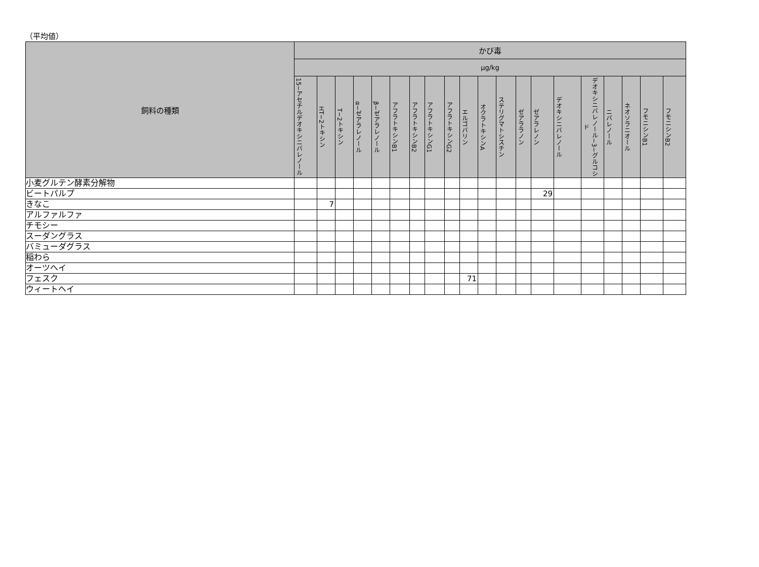（平均値）
| 飼料の種類 | かび毒 | | | | | | | | | | | | | | | | | | | |
| --- | --- | --- | --- | --- | --- | --- | --- | --- | --- | --- | --- | --- | --- | --- | --- | --- | --- | --- | --- | --- |
| | µg/kg | | | | | | | | | | | | | | | | | | | |
| | 15−アセチルデオキシニバレノール | HT−2トキシン | T−2トキシン | α−ゼアラレノール | β−ゼアラレノール | アフラトキシンB1 | アフラトキシンB2 | アフラトキシンG1 | アフラトキシンG2 | エルゴバリン | オクラトキシンA | ステリグマトシスチン | ゼアララノン | ゼアラレノン | デオキシニバレノール | デオキシニバレノール−3−グルコシド | ニバレノール | ネオソラニオール | フモニシンB1 | フモニシンB2 |
| 小麦グルテン酵素分解物 | | | | | | | | | | | | | | | | | | | | |
| ビートパルプ | | | | | | | | | | | | | | 29 | | | | | | |
| きなこ | | 7 | | | | | | | | | | | | | | | | | | |
| アルファルファ | | | | | | | | | | | | | | | | | | | | |
| チモシー | | | | | | | | | | | | | | | | | | | | |
| スーダングラス | | | | | | | | | | | | | | | | | | | | |
| バミューダグラス | | | | | | | | | | | | | | | | | | | | |
| 稲わら | | | | | | | | | | | | | | | | | | | | |
| オーツヘイ | | | | | | | | | | | | | | | | | | | | |
| フェスク | | | | | | | | | | 71 | | | | | | | | | | |
| ウィートヘイ | | | | | | | | | | | | | | | | | | | | |